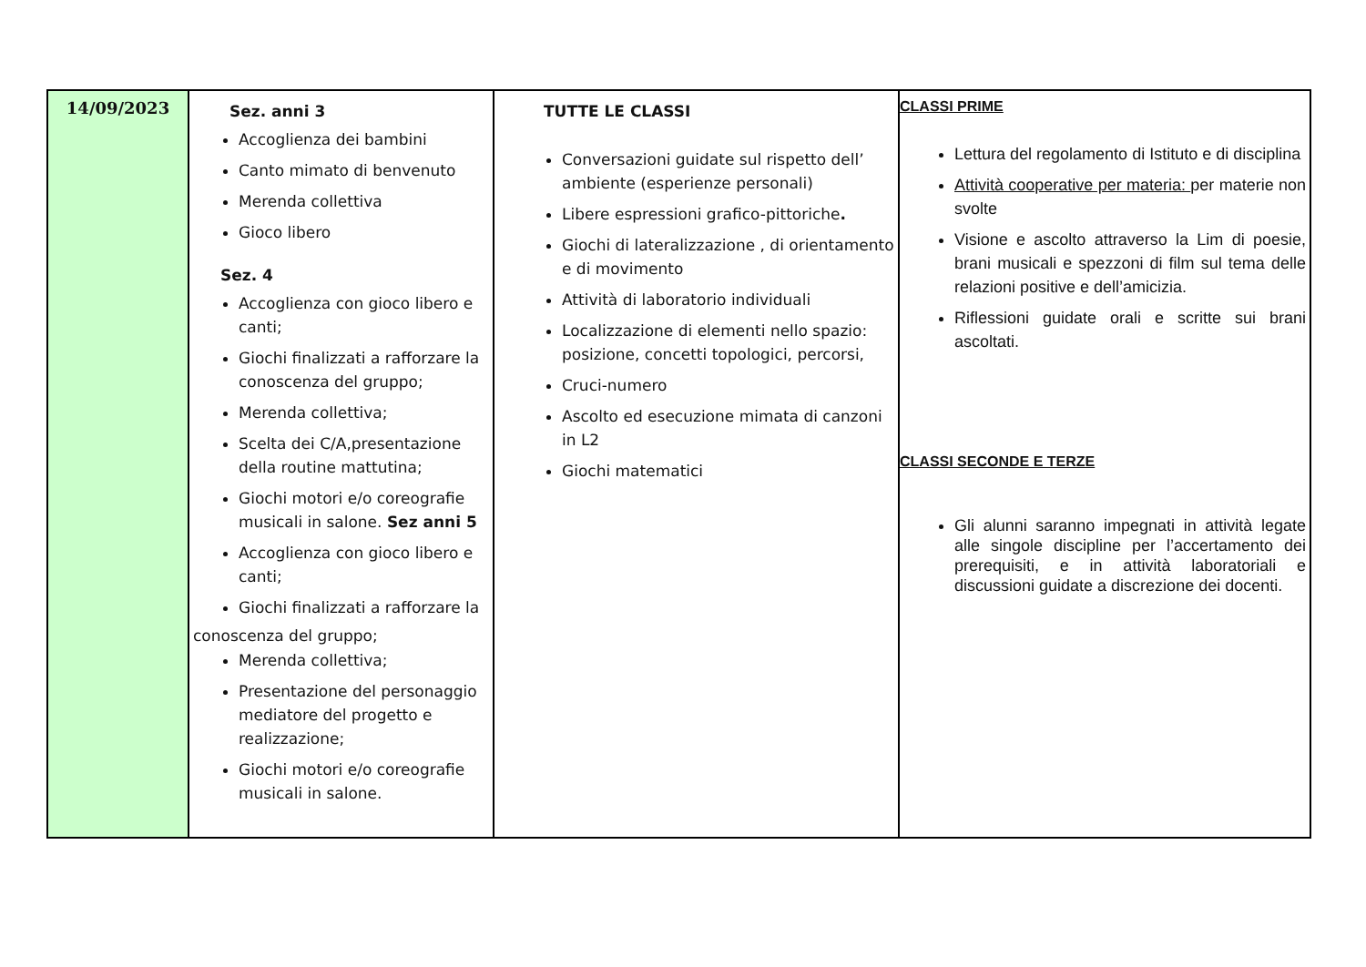| 14/09/2023 | Sez. anni 3 Accoglienza dei bambini Canto mimato di benvenuto Merenda collettiva Gioco libero Sez. 4 Accoglienza con gioco libero e canti; Giochi finalizzati a rafforzare la conoscenza del gruppo; Merenda collettiva; Scelta dei C/A,presentazione della routine mattutina; Giochi motori e/o coreografie musicali in salone. Sez anni 5 Accoglienza con gioco libero e canti; Giochi finalizzati a rafforzare la conoscenza del gruppo; Merenda collettiva; Presentazione del personaggio mediatore del progetto e realizzazione; Giochi motori e/o coreografie musicali in salone. | TUTTE LE CLASSI Conversazioni guidate sul rispetto dell’ ambiente (esperienze personali) Libere espressioni grafico-pittoriche . Giochi di lateralizzazione , di orientamento e di movimento Attività di laboratorio individuali Localizzazione di elementi nello spazio: posizione, concetti topologici, percorsi, Cruci-numero Ascolto ed esecuzione mimata di canzoni in L2 Giochi matematici | CLASSI PRIME Lettura del regolamento di Istituto e di disciplina Attività cooperative per materia: per materie non svolte Visione e ascolto attraverso la Lim di poesie, brani musicali e spezzoni di film sul tema delle relazioni positive e dell’amicizia. Riflessioni guidate orali e scritte sui brani ascoltati. CLASSI SECONDE E TERZE Gli alunni saranno impegnati in attività legate alle singole discipline per l’accertamento dei prerequisiti, e in attività laboratoriali e discussioni guidate a discrezione dei docenti. |